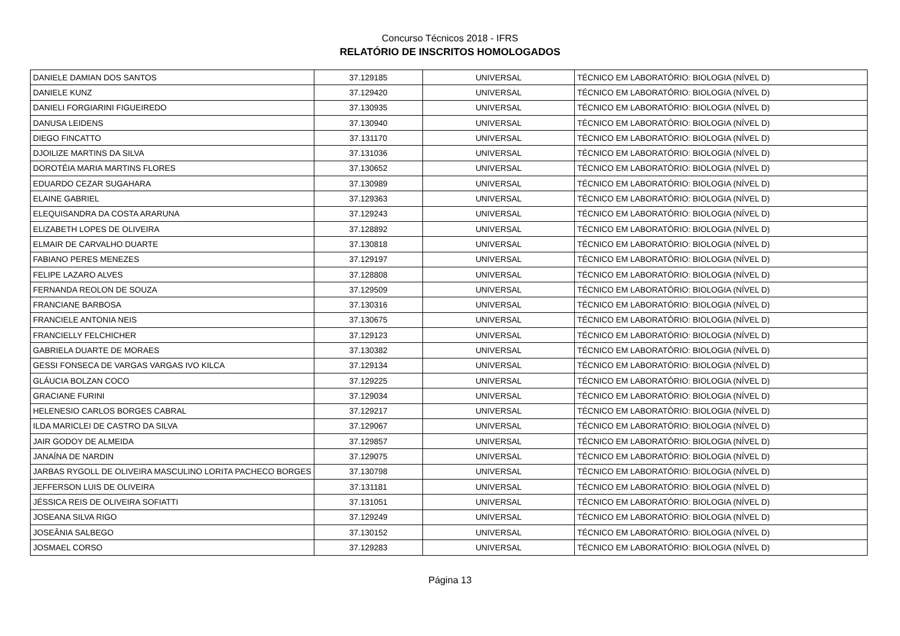Concurso Técnicos 2018 - IFRS
RELATÓRIO DE INSCRITOS HOMOLOGADOS
| DANIELE DAMIAN DOS SANTOS | 37.129185 | UNIVERSAL | TÉCNICO EM LABORATÓRIO: BIOLOGIA (NÍVEL D) |
| DANIELE KUNZ | 37.129420 | UNIVERSAL | TÉCNICO EM LABORATÓRIO: BIOLOGIA (NÍVEL D) |
| DANIELI FORGIARINI FIGUEIREDO | 37.130935 | UNIVERSAL | TÉCNICO EM LABORATÓRIO: BIOLOGIA (NÍVEL D) |
| DANUSA LEIDENS | 37.130940 | UNIVERSAL | TÉCNICO EM LABORATÓRIO: BIOLOGIA (NÍVEL D) |
| DIEGO FINCATTO | 37.131170 | UNIVERSAL | TÉCNICO EM LABORATÓRIO: BIOLOGIA (NÍVEL D) |
| DJOILIZE MARTINS DA SILVA | 37.131036 | UNIVERSAL | TÉCNICO EM LABORATÓRIO: BIOLOGIA (NÍVEL D) |
| DOROTÉIA MARIA MARTINS FLORES | 37.130652 | UNIVERSAL | TÉCNICO EM LABORATÓRIO: BIOLOGIA (NÍVEL D) |
| EDUARDO CEZAR SUGAHARA | 37.130989 | UNIVERSAL | TÉCNICO EM LABORATÓRIO: BIOLOGIA (NÍVEL D) |
| ELAINE GABRIEL | 37.129363 | UNIVERSAL | TÉCNICO EM LABORATÓRIO: BIOLOGIA (NÍVEL D) |
| ELEQUISANDRA DA COSTA ARARUNA | 37.129243 | UNIVERSAL | TÉCNICO EM LABORATÓRIO: BIOLOGIA (NÍVEL D) |
| ELIZABETH LOPES DE OLIVEIRA | 37.128892 | UNIVERSAL | TÉCNICO EM LABORATÓRIO: BIOLOGIA (NÍVEL D) |
| ELMAIR DE CARVALHO DUARTE | 37.130818 | UNIVERSAL | TÉCNICO EM LABORATÓRIO: BIOLOGIA (NÍVEL D) |
| FABIANO PERES MENEZES | 37.129197 | UNIVERSAL | TÉCNICO EM LABORATÓRIO: BIOLOGIA (NÍVEL D) |
| FELIPE LAZARO ALVES | 37.128808 | UNIVERSAL | TÉCNICO EM LABORATÓRIO: BIOLOGIA (NÍVEL D) |
| FERNANDA REOLON DE SOUZA | 37.129509 | UNIVERSAL | TÉCNICO EM LABORATÓRIO: BIOLOGIA (NÍVEL D) |
| FRANCIANE BARBOSA | 37.130316 | UNIVERSAL | TÉCNICO EM LABORATÓRIO: BIOLOGIA (NÍVEL D) |
| FRANCIELE ANTONIA NEIS | 37.130675 | UNIVERSAL | TÉCNICO EM LABORATÓRIO: BIOLOGIA (NÍVEL D) |
| FRANCIELLY FELCHICHER | 37.129123 | UNIVERSAL | TÉCNICO EM LABORATÓRIO: BIOLOGIA (NÍVEL D) |
| GABRIELA DUARTE DE MORAES | 37.130382 | UNIVERSAL | TÉCNICO EM LABORATÓRIO: BIOLOGIA (NÍVEL D) |
| GESSI FONSECA DE VARGAS VARGAS IVO KILCA | 37.129134 | UNIVERSAL | TÉCNICO EM LABORATÓRIO: BIOLOGIA (NÍVEL D) |
| GLÁUCIA BOLZAN COCO | 37.129225 | UNIVERSAL | TÉCNICO EM LABORATÓRIO: BIOLOGIA (NÍVEL D) |
| GRACIANE FURINI | 37.129034 | UNIVERSAL | TÉCNICO EM LABORATÓRIO: BIOLOGIA (NÍVEL D) |
| HELENESIO CARLOS BORGES CABRAL | 37.129217 | UNIVERSAL | TÉCNICO EM LABORATÓRIO: BIOLOGIA (NÍVEL D) |
| ILDA MARICLEI DE CASTRO DA SILVA | 37.129067 | UNIVERSAL | TÉCNICO EM LABORATÓRIO: BIOLOGIA (NÍVEL D) |
| JAIR GODOY DE ALMEIDA | 37.129857 | UNIVERSAL | TÉCNICO EM LABORATÓRIO: BIOLOGIA (NÍVEL D) |
| JANAÍNA DE NARDIN | 37.129075 | UNIVERSAL | TÉCNICO EM LABORATÓRIO: BIOLOGIA (NÍVEL D) |
| JARBAS RYGOLL DE OLIVEIRA MASCULINO LORITA PACHECO BORGES | 37.130798 | UNIVERSAL | TÉCNICO EM LABORATÓRIO: BIOLOGIA (NÍVEL D) |
| JEFFERSON LUIS DE OLIVEIRA | 37.131181 | UNIVERSAL | TÉCNICO EM LABORATÓRIO: BIOLOGIA (NÍVEL D) |
| JÉSSICA REIS DE OLIVEIRA SOFIATTI | 37.131051 | UNIVERSAL | TÉCNICO EM LABORATÓRIO: BIOLOGIA (NÍVEL D) |
| JOSEANA SILVA RIGO | 37.129249 | UNIVERSAL | TÉCNICO EM LABORATÓRIO: BIOLOGIA (NÍVEL D) |
| JOSEÂNIA SALBEGO | 37.130152 | UNIVERSAL | TÉCNICO EM LABORATÓRIO: BIOLOGIA (NÍVEL D) |
| JOSMAEL CORSO | 37.129283 | UNIVERSAL | TÉCNICO EM LABORATÓRIO: BIOLOGIA (NÍVEL D) |
Página 13